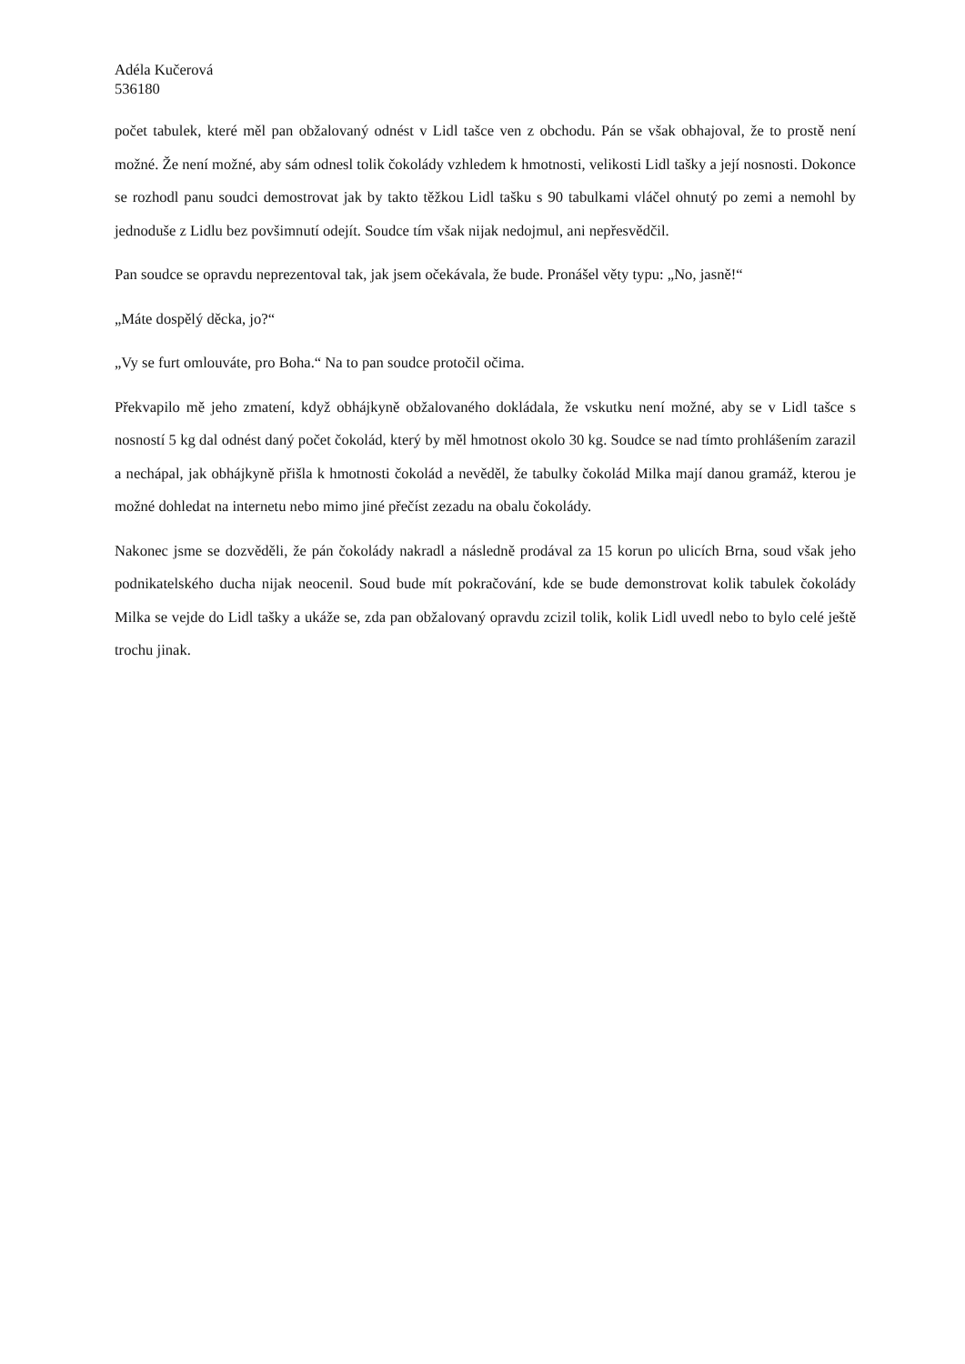Adéla Kučerová
536180
počet tabulek, které měl pan obžalovaný odnést v Lidl tašce ven z obchodu. Pán se však obhajoval, že to prostě není možné. Že není možné, aby sám odnesl tolik čokolády vzhledem k hmotnosti, velikosti Lidl tašky a její nosnosti. Dokonce se rozhodl panu soudci demostrovat jak by takto těžkou Lidl tašku s 90 tabulkami vláčel ohnutý po zemi a nemohl by jednoduše z Lidlu bez povšimnutí odejít. Soudce tím však nijak nedojmul, ani nepřesvědčil.
Pan soudce se opravdu neprezentoval tak, jak jsem očekávala, že bude. Pronášel věty typu: „No, jasně!“
„Máte dospělý děcka, jo?“
„Vy se furt omlouváte, pro Boha.“ Na to pan soudce protočil očima.
Překvapilo mě jeho zmatení, když obhájkyně obžalovaného dokládala, že vskutku není možné, aby se v Lidl tašce s nosností 5 kg dal odnést daný počet čokolád, který by měl hmotnost okolo 30 kg. Soudce se nad tímto prohlášením zarazil a nechápal, jak obhájkyně přišla k hmotnosti čokolád a nevěděl, že tabulky čokolád Milka mají danou gramáž, kterou je možné dohledat na internetu nebo mimo jiné přečíst zezadu na obalu čokolády.
Nakonec jsme se dozvěděli, že pán čokolády nakradl a následně prodával za 15 korun po ulicích Brna, soud však jeho podnikatelského ducha nijak neocenil. Soud bude mít pokračování, kde se bude demonstrovat kolik tabulek čokolády Milka se vejde do Lidl tašky a ukáže se, zda pan obžalovaný opravdu zcizil tolik, kolik Lidl uvedl nebo to bylo celé ještě trochu jinak.